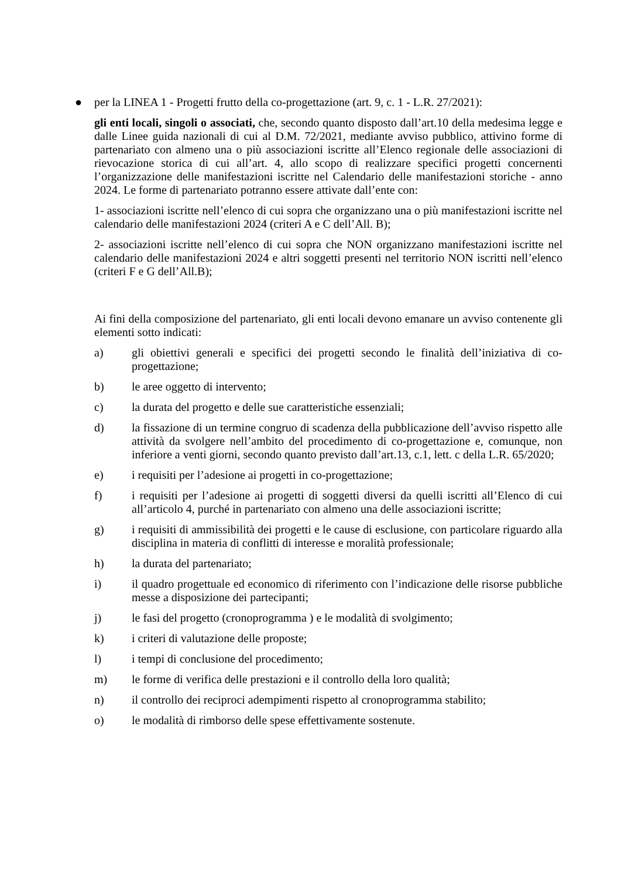● per la LINEA 1 - Progetti frutto della co-progettazione (art. 9, c. 1 - L.R. 27/2021):
gli enti locali, singoli o associati, che, secondo quanto disposto dall’art.10 della medesima legge e dalle Linee guida nazionali di cui al D.M. 72/2021, mediante avviso pubblico, attivino forme di partenariato con almeno una o più associazioni iscritte all’Elenco regionale delle associazioni di rievocazione storica di cui all’art. 4, allo scopo di realizzare specifici progetti concernenti l’organizzazione delle manifestazioni iscritte nel Calendario delle manifestazioni storiche - anno 2024. Le forme di partenariato potranno essere attivate dall’ente con:
1- associazioni iscritte nell’elenco di cui sopra che organizzano una o più manifestazioni iscritte nel calendario delle manifestazioni 2024 (criteri A e C dell’All. B);
2- associazioni iscritte nell’elenco di cui sopra che NON organizzano manifestazioni iscritte nel calendario delle manifestazioni 2024 e altri soggetti presenti nel territorio NON iscritti nell’elenco (criteri F e G dell’All.B);
Ai fini della composizione del partenariato, gli enti locali devono emanare un avviso contenente gli elementi sotto indicati:
a) gli obiettivi generali e specifici dei progetti secondo le finalità dell’iniziativa di co-progettazione;
b) le aree oggetto di intervento;
c) la durata del progetto e delle sue caratteristiche essenziali;
d) la fissazione di un termine congruo di scadenza della pubblicazione dell’avviso rispetto alle attività da svolgere nell’ambito del procedimento di co-progettazione e, comunque, non inferiore a venti giorni, secondo quanto previsto dall’art.13, c.1, lett. c della L.R. 65/2020;
e) i requisiti per l’adesione ai progetti in co-progettazione;
f) i requisiti per l’adesione ai progetti di soggetti diversi da quelli iscritti all’Elenco di cui all’articolo 4, purché in partenariato con almeno una delle associazioni iscritte;
g) i requisiti di ammissibilità dei progetti e le cause di esclusione, con particolare riguardo alla disciplina in materia di conflitti di interesse e moralità professionale;
h) la durata del partenariato;
i) il quadro progettuale ed economico di riferimento con l’indicazione delle risorse pubbliche messe a disposizione dei partecipanti;
j) le fasi del progetto (cronoprogramma ) e le modalità di svolgimento;
k) i criteri di valutazione delle proposte;
l) i tempi di conclusione del procedimento;
m) le forme di verifica delle prestazioni e il controllo della loro qualità;
n) il controllo dei reciproci adempimenti rispetto al cronoprogramma stabilito;
o) le modalità di rimborso delle spese effettivamente sostenute.